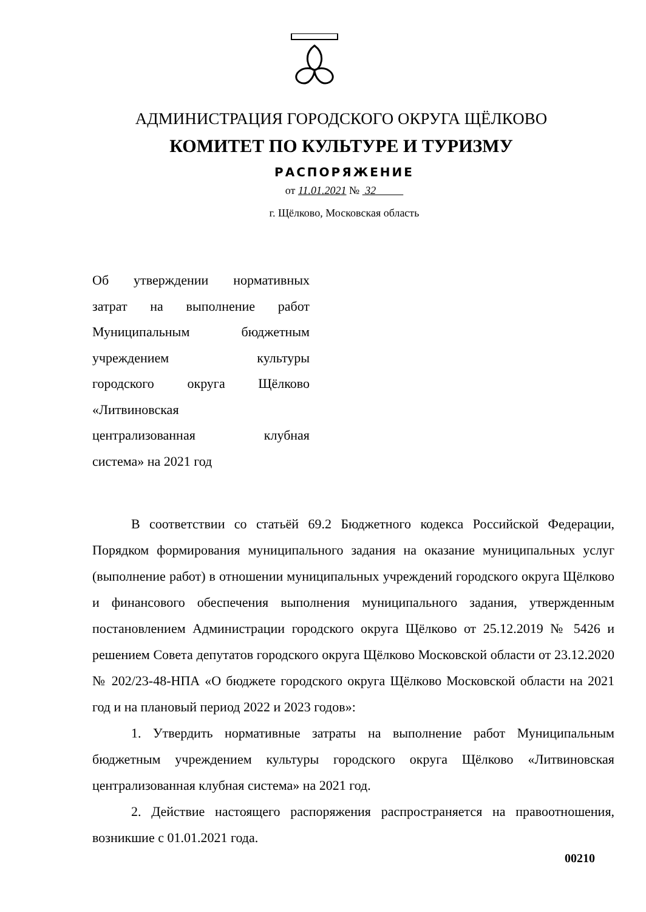АДМИНИСТРАЦИЯ ГОРОДСКОГО ОКРУГА ЩЁЛКОВО
КОМИТЕТ ПО КУЛЬТУРЕ И ТУРИЗМУ
РАСПОРЯЖЕНИЕ
от 11.01.2021 № 32
г. Щёлково, Московская область
Об утверждении нормативных
затрат на выполнение работ
Муниципальным бюджетным
учреждением культуры
городского округа Щёлково
«Литвиновская
централизованная клубная
система» на 2021 год
В соответствии со статьёй 69.2 Бюджетного кодекса Российской Федерации, Порядком формирования муниципального задания на оказание муниципальных услуг (выполнение работ) в отношении муниципальных учреждений городского округа Щёлково и финансового обеспечения выполнения муниципального задания, утвержденным постановлением Администрации городского округа Щёлково от 25.12.2019 № 5426 и решением Совета депутатов городского округа Щёлково Московской области от 23.12.2020 № 202/23-48-НПА «О бюджете городского округа Щёлково Московской области на 2021 год и на плановый период 2022 и 2023 годов»:
1. Утвердить нормативные затраты на выполнение работ Муниципальным бюджетным учреждением культуры городского округа Щёлково «Литвиновская централизованная клубная система» на 2021 год.
2. Действие настоящего распоряжения распространяется на правоотношения, возникшие с 01.01.2021 года.
00210